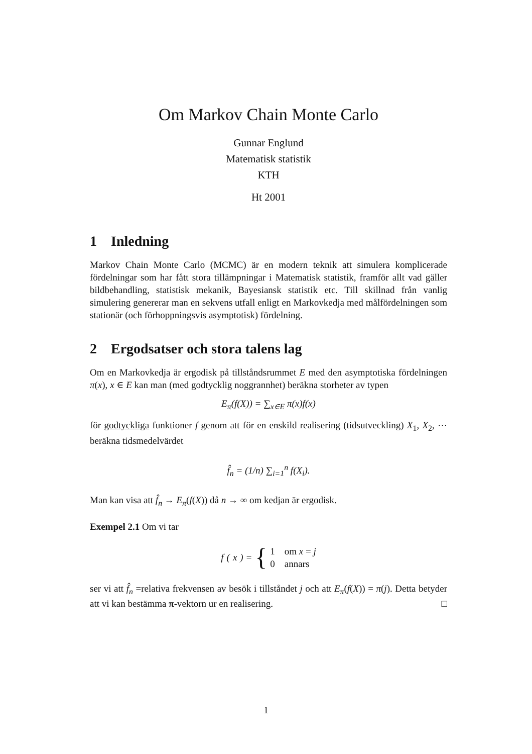Om Markov Chain Monte Carlo
Gunnar Englund
Matematisk statistik
KTH
Ht 2001
1 Inledning
Markov Chain Monte Carlo (MCMC) är en modern teknik att simulera komplicerade fördelningar som har fått stora tillämpningar i Matematisk statistik, framför allt vad gäller bildbehandling, statistisk mekanik, Bayesiansk statistik etc. Till skillnad från vanlig simulering genererar man en sekvens utfall enligt en Markovkedja med målfördelningen som stationär (och förhoppningsvis asymptotisk) fördelning.
2 Ergodsatser och stora talens lag
Om en Markovkedja är ergodisk på tillståndsrummet E med den asymptotiska fördelningen π(x), x ∈ E kan man (med godtycklig noggrannhet) beräkna storheter av typen
E<sub>π</sub>(f(X)) = ∑<sub>x∈E</sub> π(x)f(x)
för godtyckliga funktioner f genom att för en enskild realisering (tidsutveckling) X<sub>1</sub>, X<sub>2</sub>, ⋯ beräkna tidsmedelvärdet
f̂<sub>n</sub> = (1/n) ∑<sub>i=1</sub><sup>n</sup> f(X<sub>i</sub>).
Man kan visa att f̂<sub>n</sub> → E<sub>π</sub>(f(X)) då n → ∞ om kedjan är ergodisk.
Exempel 2.1 Om vi tar
f (x) = { 1 om x = j
0 annars
ser vi att f̂<sub>n</sub> =relativa frekvensen av besök i tillståndet j och att E<sub>π</sub>(f(X)) = π(j). Detta betyder att vi kan bestämma π-vektorn ur en realisering. □
1